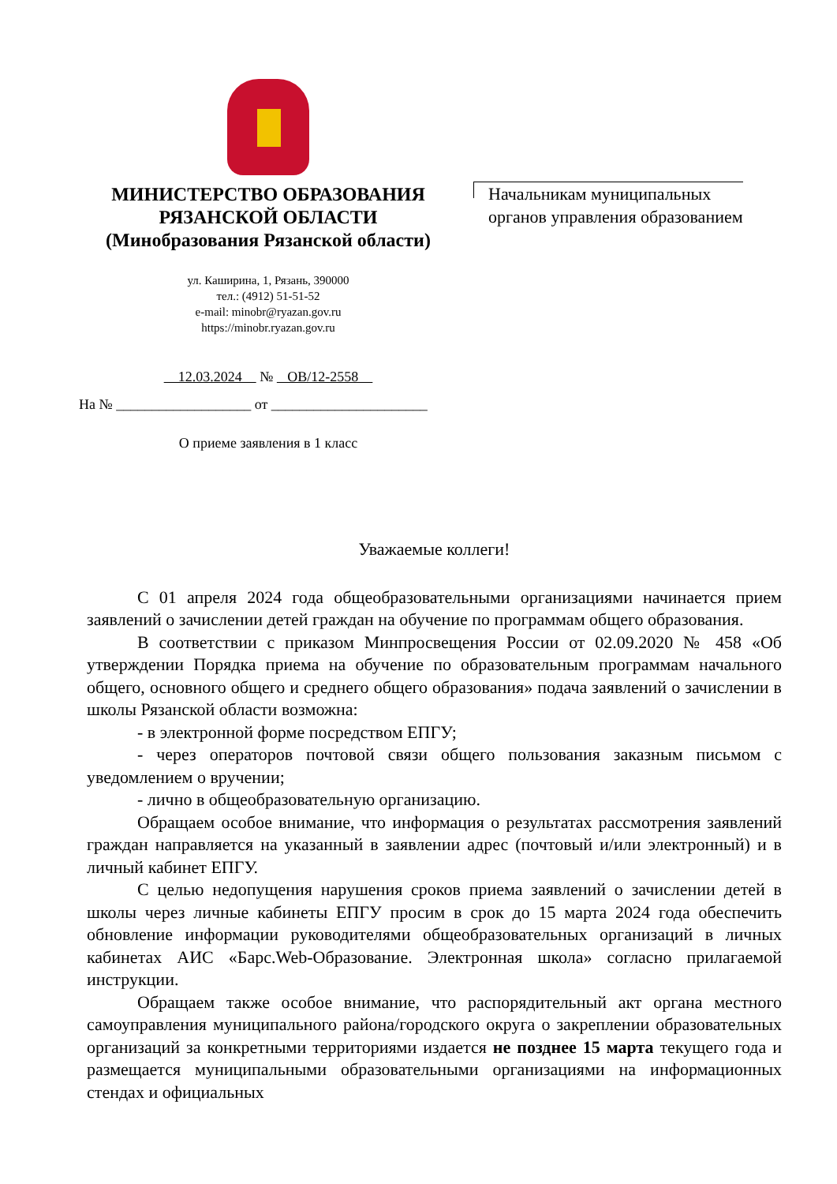МИНИСТЕРСТВО ОБРАЗОВАНИЯ
РЯЗАНСКОЙ ОБЛАСТИ
(Минобразования Рязанской области)
ул. Каширина, 1, Рязань, 390000
тел.: (4912) 51-51-52
e-mail: minobr@ryazan.gov.ru
https://minobr.ryazan.gov.ru
12.03.2024 № ОВ/12-2558
На № ___________________ от ______________________
О приеме заявления в 1 класс
Начальникам муниципальных
органов управления образованием
Уважаемые коллеги!
С 01 апреля 2024 года общеобразовательными организациями начинается прием заявлений о зачислении детей граждан на обучение по программам общего образования.
В соответствии с приказом Минпросвещения России от 02.09.2020 № 458 «Об утверждении Порядка приема на обучение по образовательным программам начального общего, основного общего и среднего общего образования» подача заявлений о зачислении в школы Рязанской области возможна:
- в электронной форме посредством ЕПГУ;
- через операторов почтовой связи общего пользования заказным письмом с уведомлением о вручении;
- лично в общеобразовательную организацию.
Обращаем особое внимание, что информация о результатах рассмотрения заявлений граждан направляется на указанный в заявлении адрес (почтовый и/или электронный) и в личный кабинет ЕПГУ.
С целью недопущения нарушения сроков приема заявлений о зачислении детей в школы через личные кабинеты ЕПГУ просим в срок до 15 марта 2024 года обеспечить обновление информации руководителями общеобразовательных организаций в личных кабинетах АИС «Барс.Web-Образование. Электронная школа» согласно прилагаемой инструкции.
Обращаем также особое внимание, что распорядительный акт органа местного самоуправления муниципального района/городского округа о закреплении образовательных организаций за конкретными территориями издается не позднее 15 марта текущего года и размещается муниципальными образовательными организациями на информационных стендах и официальных